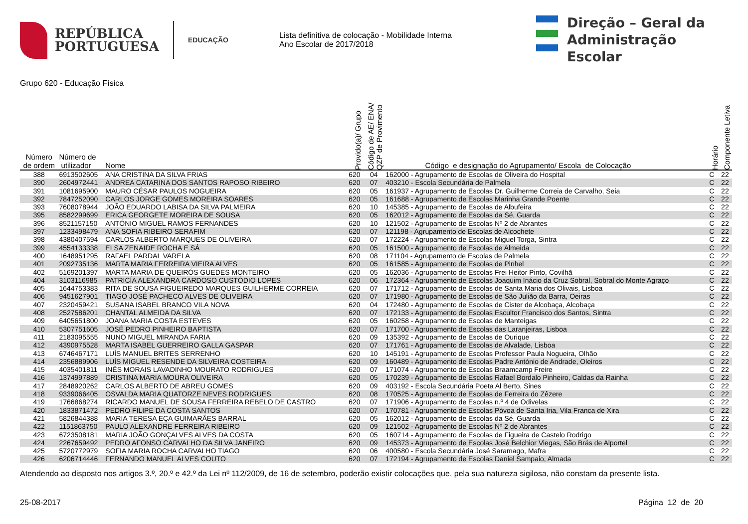REPÚBLICA
PORTUGUESA
EDUCAÇÃO
Lista definitiva de colocação - Mobilidade Interna
Ano Escolar de 2017/2018
Direção – Geral da
Administração Escolar
Grupo 620 - Educação Física
| Número de ordem | Número de utilizador | Nome | Provido(a)/ Grupo | Código de AE/ ENA/ QZP de Provimento | Código e designação do Agrupamento/ Escola de Colocação | Horário | Componente Letiva |
| --- | --- | --- | --- | --- | --- | --- | --- |
| 388 | 6913502605 | ANA CRISTINA DA SILVA FRIAS | 620 | 04 | 162000 - Agrupamento de Escolas de Oliveira do Hospital | C | 22 |
| 390 | 2604972441 | ANDREA CATARINA DOS SANTOS RAPOSO RIBEIRO | 620 | 07 | 403210 - Escola Secundária de Palmela | C | 22 |
| 391 | 1081695900 | MAURO CÉSAR PAULOS NOGUEIRA | 620 | 05 | 161937 - Agrupamento de Escolas Dr. Guilherme Correia de Carvalho, Seia | C | 22 |
| 392 | 7847252090 | CARLOS JORGE GOMES MOREIRA SOARES | 620 | 05 | 161688 - Agrupamento de Escolas Marinha Grande Poente | C | 22 |
| 393 | 7608078944 | JOÃO EDUARDO LABISA DA SILVA PALMEIRA | 620 | 10 | 145385 - Agrupamento de Escolas de Albufeira | C | 22 |
| 395 | 8582299699 | ERICA GEORGETE MOREIRA DE SOUSA | 620 | 05 | 162012 - Agrupamento de Escolas da Sé, Guarda | C | 22 |
| 396 | 8521157150 | ANTÓNIO MIGUEL RAMOS FERNANDES | 620 | 10 | 121502 - Agrupamento de Escolas Nº 2 de Abrantes | C | 22 |
| 397 | 1233498479 | ANA SOFIA RIBEIRO SERAFIM | 620 | 07 | 121198 - Agrupamento de Escolas de Alcochete | C | 22 |
| 398 | 4380407594 | CARLOS ALBERTO MARQUES DE OLIVEIRA | 620 | 07 | 172224 - Agrupamento de Escolas Miguel Torga, Sintra | C | 22 |
| 399 | 4554133338 | ELSA ZENAIDE ROCHA E SÁ | 620 | 05 | 161500 - Agrupamento de Escolas de Almeida | C | 22 |
| 400 | 1648951295 | RAFAEL PARDAL VARELA | 620 | 08 | 171104 - Agrupamento de Escolas de Palmela | C | 22 |
| 401 | 2092735136 | MARTA MARIA FERREIRA VIEIRA ALVES | 620 | 05 | 161585 - Agrupamento de Escolas de Pinhel | C | 22 |
| 402 | 5169201397 | MARTA MARIA DE QUEIRÓS GUEDES MONTEIRO | 620 | 05 | 162036 - Agrupamento de Escolas Frei Heitor Pinto, Covilhã | C | 22 |
| 404 | 3103116985 | PATRICÍA ALEXANDRA CARDOSO CUSTÓDIO LOPES | 620 | 06 | 172364 - Agrupamento de Escolas Joaquim Inácio da Cruz Sobral, Sobral do Monte Agraço | C | 22 |
| 405 | 1644753383 | RITA DE SOUSA FIGUEIREDO MARQUES GUILHERME CORREIA | 620 | 07 | 171712 - Agrupamento de Escolas de Santa Maria dos Olivais, Lisboa | C | 22 |
| 406 | 9451627901 | TIAGO JOSÉ PACHECO ALVES DE OLIVEIRA | 620 | 07 | 171980 - Agrupamento de Escolas de São Julião da Barra, Oeiras | C | 22 |
| 407 | 2320459421 | SUSANA ISABEL BRANCO VILA NOVA | 620 | 04 | 172480 - Agrupamento de Escolas de Cister de Alcobaça, Alcobaça | C | 22 |
| 408 | 2527586201 | CHANTAL ALMEIDA DA SILVA | 620 | 07 | 172133 - Agrupamento de Escolas Escultor Francisco dos Santos, Sintra | C | 22 |
| 409 | 6405651800 | JOANA MARIA COSTA ESTEVES | 620 | 05 | 160258 - Agrupamento de Escolas de Manteigas | C | 22 |
| 410 | 5307751605 | JOSÉ PEDRO PINHEIRO BAPTISTA | 620 | 07 | 171700 - Agrupamento de Escolas das Laranjeiras, Lisboa | C | 22 |
| 411 | 2183095555 | NUNO MIGUEL MIRANDA FARIA | 620 | 09 | 135392 - Agrupamento de Escolas de Ourique | C | 22 |
| 412 | 4390975528 | MARTA ISABEL GUERREIRO GALLA GASPAR | 620 | 07 | 171761 - Agrupamento de Escolas de Alvalade, Lisboa | C | 22 |
| 413 | 6746467171 | LUÍS MANUEL BRITES SERRENHO | 620 | 10 | 145191 - Agrupamento de Escolas Professor Paula Nogueira, Olhão | C | 22 |
| 414 | 2356889906 | LUÍS MIGUEL RESENDE DA SILVEIRA COSTEIRA | 620 | 09 | 160489 - Agrupamento de Escolas Padre António de Andrade, Oleiros | C | 22 |
| 415 | 4035401811 | INÊS MORAIS LAVADINHO MOURATO RODRIGUES | 620 | 07 | 171074 - Agrupamento de Escolas Braamcamp Freire | C | 22 |
| 416 | 1374997889 | CRISTINA MARIA MOURA OLIVEIRA | 620 | 05 | 170239 - Agrupamento de Escolas Rafael Bordalo Pinheiro, Caldas da Rainha | C | 22 |
| 417 | 2848920262 | CARLOS ALBERTO DE ABREU GOMES | 620 | 09 | 403192 - Escola Secundária Poeta Al Berto, Sines | C | 22 |
| 418 | 9339066405 | OSVALDA MARIA QUATORZE NEVES RODRIGUES | 620 | 08 | 170525 - Agrupamento de Escolas de Ferreira do Zêzere | C | 22 |
| 419 | 1766868274 | RICARDO MANUEL DE SOUSA FERREIRA REBELO DE CASTRO | 620 | 07 | 171906 - Agrupamento de Escolas n.º 4 de Odivelas | C | 22 |
| 420 | 1833871472 | PEDRO FILIPE DA COSTA SANTOS | 620 | 07 | 170781 - Agrupamento de Escolas Póvoa de Santa Iria, Vila Franca de Xira | C | 22 |
| 421 | 5826844388 | MARIA TERESA EÇA GUIMARÃES BARRAL | 620 | 05 | 162012 - Agrupamento de Escolas da Sé, Guarda | C | 22 |
| 422 | 1151863750 | PAULO ALEXANDRE FERREIRA RIBEIRO | 620 | 09 | 121502 - Agrupamento de Escolas Nº 2 de Abrantes | C | 22 |
| 423 | 6723508181 | MARIA JOÃO GONÇALVES ALVES DA COSTA | 620 | 05 | 160714 - Agrupamento de Escolas de Figueira de Castelo Rodrigo | C | 22 |
| 424 | 2267659492 | PEDRO AFONSO CARVALHO DA SILVA JANEIRO | 620 | 09 | 145373 - Agrupamento de Escolas José Belchior Viegas, São Brás de Alportel | C | 22 |
| 425 | 5720772979 | SOFIA MARIA ROCHA CARVALHO TIAGO | 620 | 06 | 400580 - Escola Secundária José Saramago, Mafra | C | 22 |
| 426 | 6206714446 | FERNANDO MANUEL ALVES COUTO | 620 | 07 | 172194 - Agrupamento de Escolas Daniel Sampaio, Almada | C | 22 |
Atendendo ao disposto nos artigos 3.º, 20.º e 42.º da Lei nº 112/2009, de 16 de setembro, poderão existir colocações que, pela sua natureza sigilosa, não constam da presente lista.
25-08-2017 Página 12 de 20